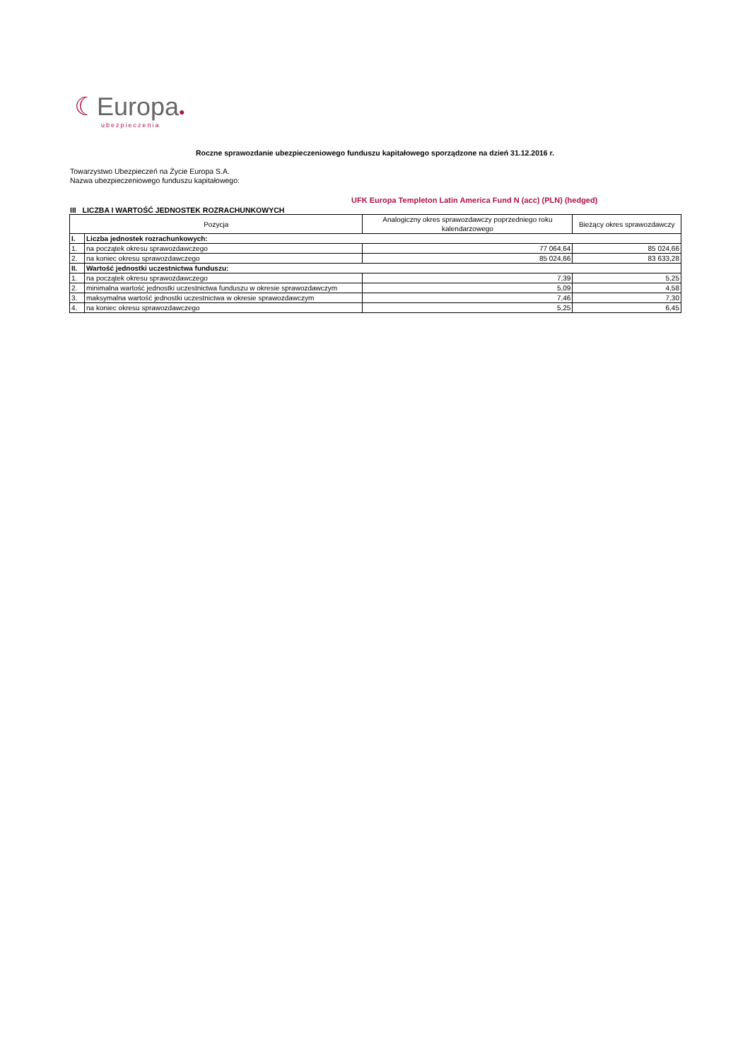☾Europa●
ubezpieczenia
Roczne sprawozdanie ubezpieczeniowego funduszu kapitałowego sporządzone na dzień 31.12.2016 r.
Towarzystwo Ubezpieczeń na Życie Europa S.A.
Nazwa ubezpieczeniowego funduszu kapitałowego:
UFK Europa Templeton Latin America Fund N (acc) (PLN) (hedged)
III LICZBA I WARTOŚĆ JEDNOSTEK ROZRACHUNKOWYCH
| Pozycja | | Analogiczny okres sprawozdawczy poprzedniego roku kalendarzowego | Bieżący okres sprawozdawczy |
| --- | --- | --- | --- |
| I. | Liczba jednostek rozrachunkowych: | | |
| 1. | na początek okresu sprawozdawczego | 77 064,64 | 85 024,66 |
| 2. | na koniec okresu sprawozdawczego | 85 024,66 | 83 633,28 |
| II. | Wartość jednostki uczestnictwa funduszu: | | |
| 1. | na początek okresu sprawozdawczego | 7,39 | 5,25 |
| 2. | minimalna wartość jednostki uczestnictwa funduszu w okresie sprawozdawczym | 5,09 | 4,58 |
| 3. | maksymalna wartość jednostki uczestnictwa w okresie sprawozdawczym | 7,46 | 7,30 |
| 4. | na koniec okresu sprawozdawczego | 5,25 | 6,45 |